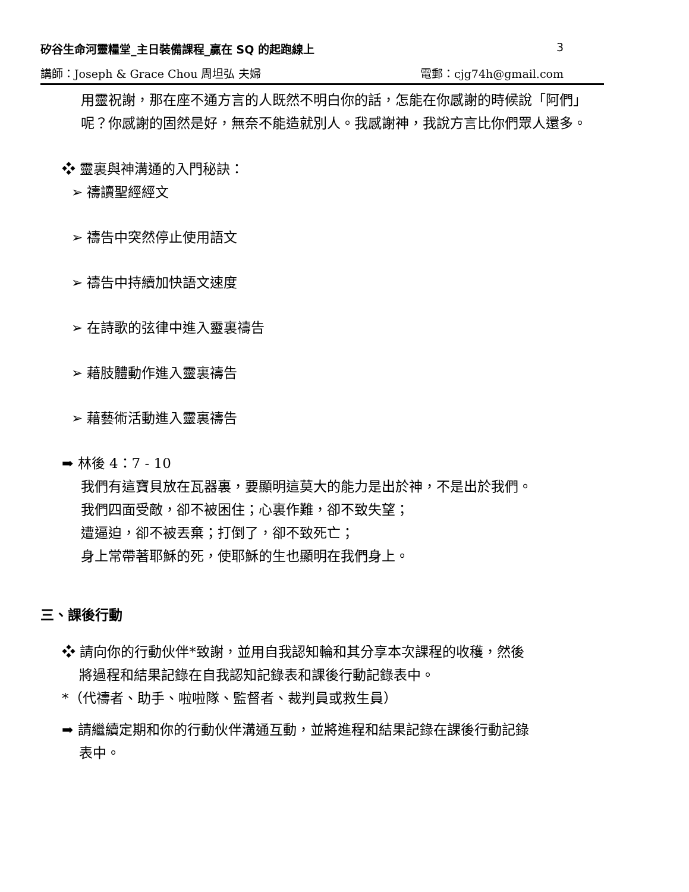矽谷生命河靈糧堂_主日裝備課程_贏在 SQ 的起跑線上 3
講師：Joseph & Grace Chou 周坦弘 夫婦 電郵：cjg74h@gmail.com
用靈祝謝，那在座不通方言的人既然不明白你的話，怎能在你感謝的時候說「阿們」呢？你感謝的固然是好，無奈不能造就別人。我感謝神，我說方言比你們眾人還多。
❖ 靈裏與神溝通的入門秘訣：
➢ 禱讀聖經經文
➢ 禱告中突然停止使用語文
➢ 禱告中持續加快語文速度
➢ 在詩歌的弦律中進入靈裏禱告
➢ 藉肢體動作進入靈裏禱告
➢ 藉藝術活動進入靈裏禱告
➡ 林後 4：7 - 10
我們有這寶貝放在瓦器裏，要顯明這莫大的能力是出於神，不是出於我們。
我們四面受敵，卻不被困住；心裏作難，卻不致失望；
遭逼迫，卻不被丟棄；打倒了，卻不致死亡；
身上常帶著耶穌的死，使耶穌的生也顯明在我們身上。
三、課後行動
❖ 請向你的行動伙伴*致謝，並用自我認知輪和其分享本次課程的收穫，然後
將過程和結果記錄在自我認知記錄表和課後行動記錄表中。
*（代禱者、助手、啦啦隊、監督者、裁判員或救生員）
➡ 請繼續定期和你的行動伙伴溝通互動，並將進程和結果記錄在課後行動記錄
表中。